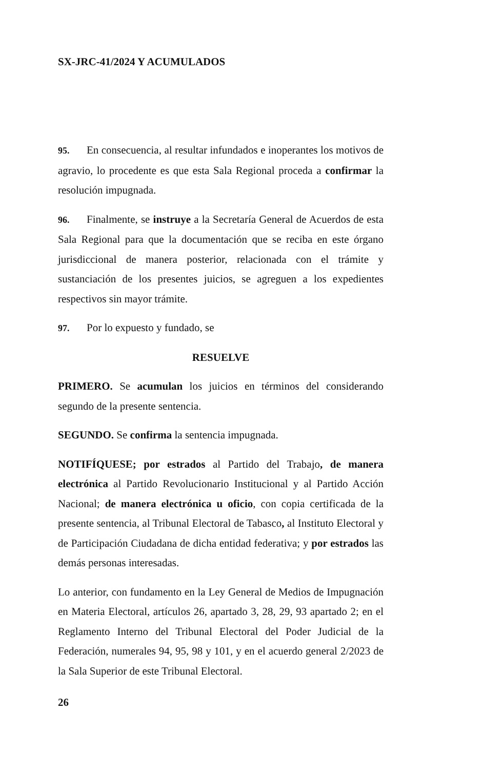SX-JRC-41/2024 Y ACUMULADOS
95. En consecuencia, al resultar infundados e inoperantes los motivos de agravio, lo procedente es que esta Sala Regional proceda a confirmar la resolución impugnada.
96. Finalmente, se instruye a la Secretaría General de Acuerdos de esta Sala Regional para que la documentación que se reciba en este órgano jurisdiccional de manera posterior, relacionada con el trámite y sustanciación de los presentes juicios, se agreguen a los expedientes respectivos sin mayor trámite.
97. Por lo expuesto y fundado, se
RESUELVE
PRIMERO. Se acumulan los juicios en términos del considerando segundo de la presente sentencia.
SEGUNDO. Se confirma la sentencia impugnada.
NOTIFÍQUESE; por estrados al Partido del Trabajo, de manera electrónica al Partido Revolucionario Institucional y al Partido Acción Nacional; de manera electrónica u oficio, con copia certificada de la presente sentencia, al Tribunal Electoral de Tabasco, al Instituto Electoral y de Participación Ciudadana de dicha entidad federativa; y por estrados las demás personas interesadas.
Lo anterior, con fundamento en la Ley General de Medios de Impugnación en Materia Electoral, artículos 26, apartado 3, 28, 29, 93 apartado 2; en el Reglamento Interno del Tribunal Electoral del Poder Judicial de la Federación, numerales 94, 95, 98 y 101, y en el acuerdo general 2/2023 de la Sala Superior de este Tribunal Electoral.
26